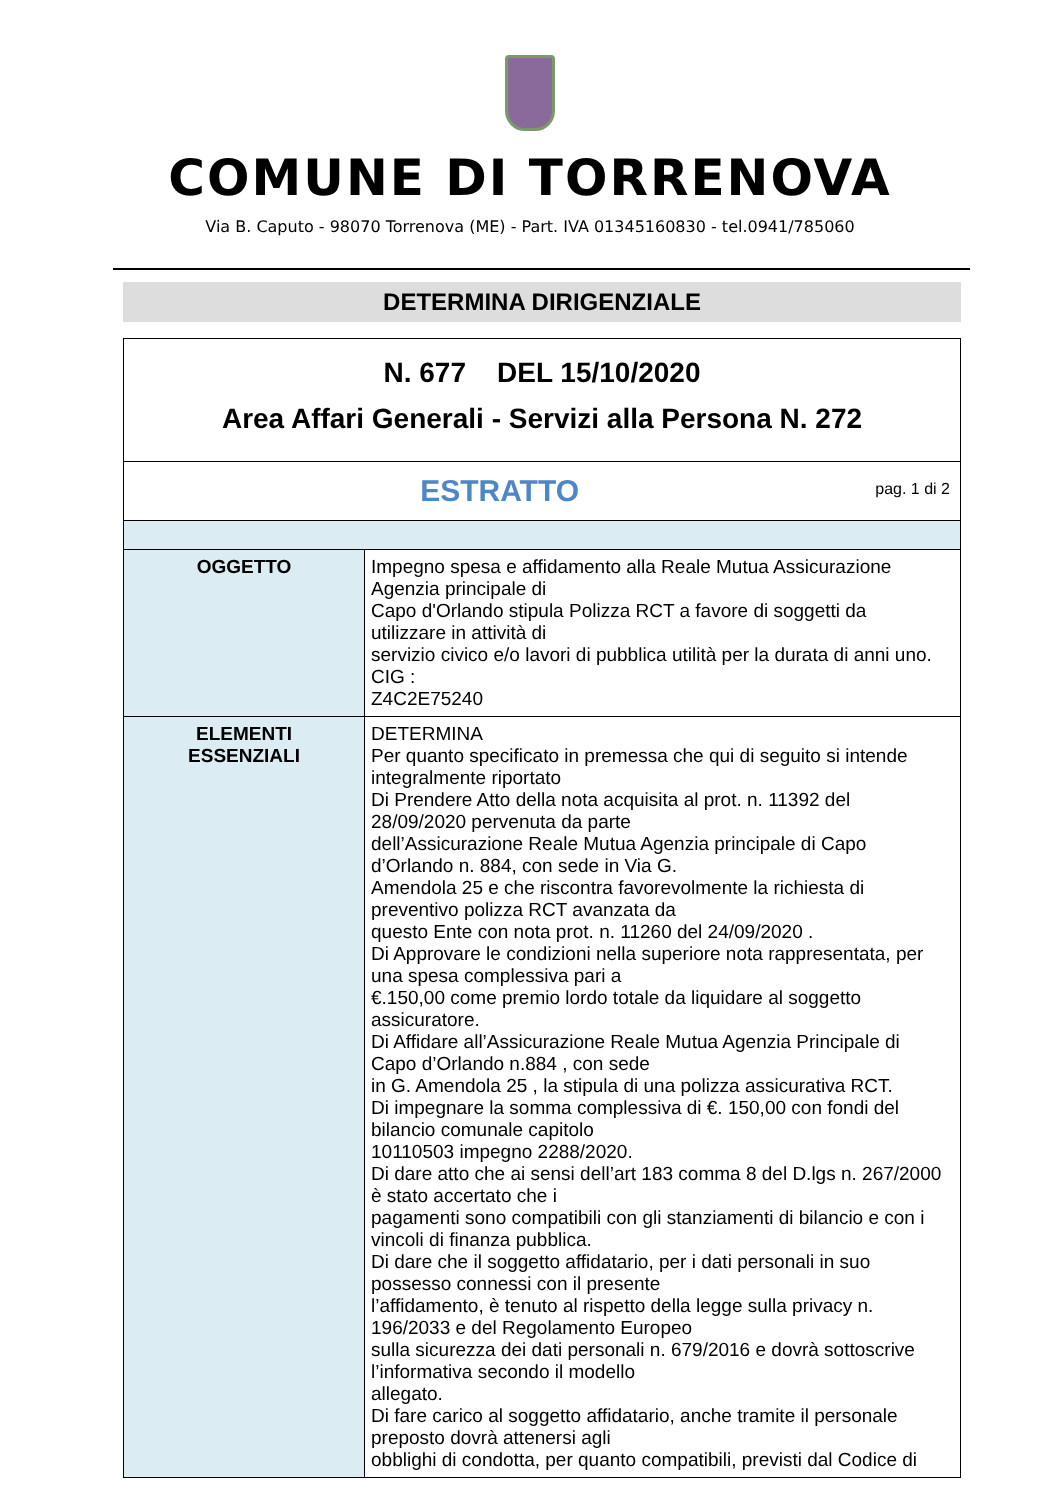COMUNE DI TORRENOVA
Via B. Caputo - 98070 Torrenova (ME) - Part. IVA 01345160830 - tel.0941/785060
DETERMINA DIRIGENZIALE
| N. 677 DEL 15/10/2020 Area Affari Generali - Servizi alla Persona N. 272 | |
| pag. 1 di 2 ESTRATTO | |
| OGGETTO | Impegno spesa e affidamento alla Reale Mutua Assicurazione Agenzia principale di Capo d'Orlando stipula Polizza RCT a favore di soggetti da utilizzare in attività di servizio civico e/o lavori di pubblica utilità per la durata di anni uno. CIG : Z4C2E75240 |
| ELEMENTI ESSENZIALI | DETERMINA Per quanto specificato in premessa che qui di seguito si intende integralmente riportato Di Prendere Atto della nota acquisita al prot. n. 11392 del 28/09/2020 pervenuta da parte dell’Assicurazione Reale Mutua Agenzia principale di Capo d’Orlando n. 884, con sede in Via G. Amendola 25 e che riscontra favorevolmente la richiesta di preventivo polizza RCT avanzata da questo Ente con nota prot. n. 11260 del 24/09/2020 . Di Approvare le condizioni nella superiore nota rappresentata, per una spesa complessiva pari a €.150,00 come premio lordo totale da liquidare al soggetto assicuratore. Di Affidare all’Assicurazione Reale Mutua Agenzia Principale di Capo d’Orlando n.884 , con sede in G. Amendola 25 , la stipula di una polizza assicurativa RCT. Di impegnare la somma complessiva di €. 150,00 con fondi del bilancio comunale capitolo 10110503 impegno 2288/2020. Di dare atto che ai sensi dell’art 183 comma 8 del D.lgs n. 267/2000 è stato accertato che i pagamenti sono compatibili con gli stanziamenti di bilancio e con i vincoli di finanza pubblica. Di dare che il soggetto affidatario, per i dati personali in suo possesso connessi con il presente l’affidamento, è tenuto al rispetto della legge sulla privacy n. 196/2033 e del Regolamento Europeo sulla sicurezza dei dati personali n. 679/2016 e dovrà sottoscrive l’informativa secondo il modello allegato. Di fare carico al soggetto affidatario, anche tramite il personale preposto dovrà attenersi agli obblighi di condotta, per quanto compatibili, previsti dal Codice di |